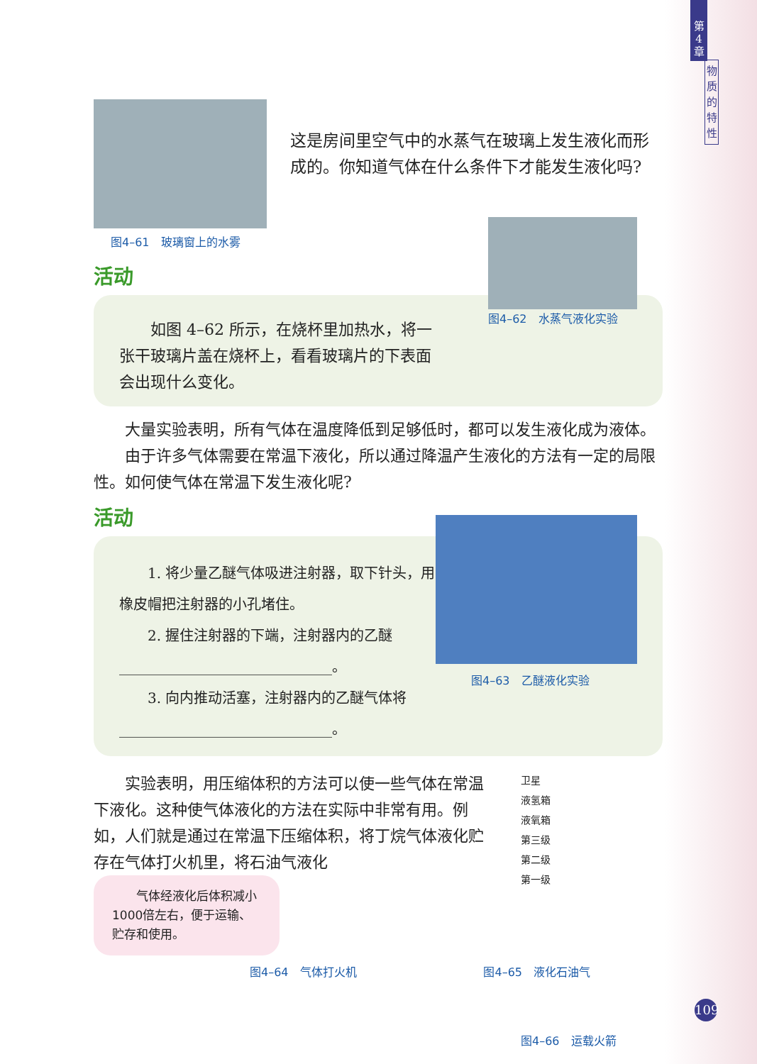第
4
章
物
质
的
特
性
图4–61　玻璃窗上的水雾
这是房间里空气中的水蒸气在玻璃上发生液化而形成的。你知道气体在什么条件下才能发生液化吗?
活动
　　如图 4–62 所示，在烧杯里加热水，将一张干玻璃片盖在烧杯上，看看玻璃片的下表面会出现什么变化。
图4–62　水蒸气液化实验
　　大量实验表明，所有气体在温度降低到足够低时，都可以发生液化成为液体。
　　由于许多气体需要在常温下液化，所以通过降温产生液化的方法有一定的局限性。如何使气体在常温下发生液化呢?
活动
　　1. 将少量乙醚气体吸进注射器，取下针头，用橡皮帽把注射器的小孔堵住。
　　2. 握住注射器的下端，注射器内的乙醚______________________________。
　　3. 向内推动活塞，注射器内的乙醚气体将 ______________________________。
图4–63　乙醚液化实验
　　实验表明，用压缩体积的方法可以使一些气体在常温下液化。这种使气体液化的方法在实际中非常有用。例如，人们就是通过在常温下压缩体积，将丁烷气体液化贮存在气体打火机里，将石油气液化
　　气体经液化后体积减小1000倍左右，便于运输、贮存和使用。
图4–64　气体打火机 图4–65　液化石油气
卫星
液氢箱
液氧箱
第三级
第二级
第一级
图4–66　运载火箭
109